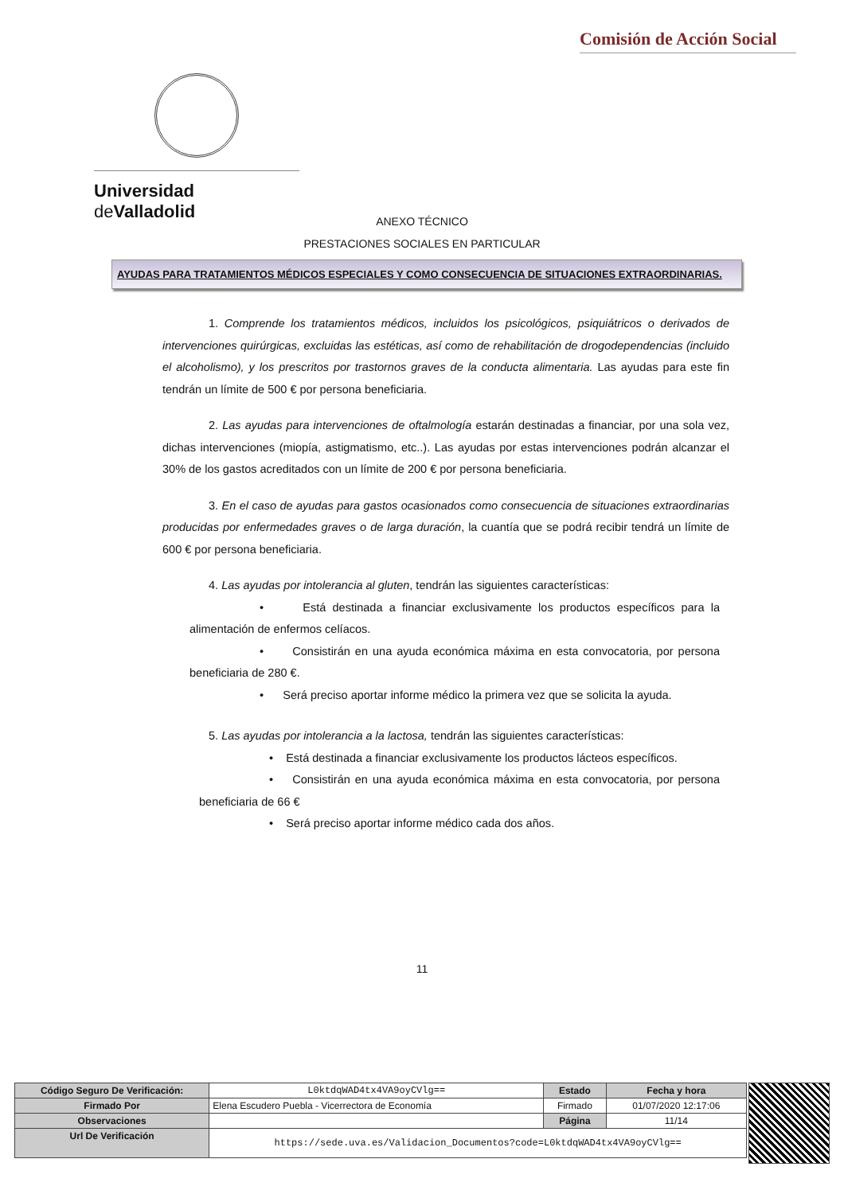Comisión de Acción Social
Universidad de Valladolid
ANEXO TÉCNICO
PRESTACIONES SOCIALES EN PARTICULAR
AYUDAS PARA TRATAMIENTOS MÉDICOS ESPECIALES Y COMO CONSECUENCIA DE SITUACIONES EXTRAORDINARIAS.
1. Comprende los tratamientos médicos, incluidos los psicológicos, psiquiátricos o derivados de intervenciones quirúrgicas, excluidas las estéticas, así como de rehabilitación de drogodependencias (incluido el alcoholismo), y los prescritos por trastornos graves de la conducta alimentaria. Las ayudas para este fin tendrán un límite de 500 € por persona beneficiaria.
2. Las ayudas para intervenciones de oftalmología estarán destinadas a financiar, por una sola vez, dichas intervenciones (miopía, astigmatismo, etc..). Las ayudas por estas intervenciones podrán alcanzar el 30% de los gastos acreditados con un límite de 200 € por persona beneficiaria.
3. En el caso de ayudas para gastos ocasionados como consecuencia de situaciones extraordinarias producidas por enfermedades graves o de larga duración, la cuantía que se podrá recibir tendrá un límite de 600 € por persona beneficiaria.
4. Las ayudas por intolerancia al gluten, tendrán las siguientes características:
• Está destinada a financiar exclusivamente los productos específicos para la alimentación de enfermos celíacos.
• Consistirán en una ayuda económica máxima en esta convocatoria, por persona beneficiaria de 280 €.
• Será preciso aportar informe médico la primera vez que se solicita la ayuda.
5. Las ayudas por intolerancia a la lactosa, tendrán las siguientes características:
• Está destinada a financiar exclusivamente los productos lácteos específicos.
• Consistirán en una ayuda económica máxima en esta convocatoria, por persona beneficiaria de 66 €
• Será preciso aportar informe médico cada dos años.
11
| Código Seguro De Verificación: | L0ktdqWAD4tx4VA9oyCVlg== | Estado | Fecha y hora |
| Firmado Por | Elena Escudero Puebla - Vicerrectora de Economía | Firmado | 01/07/2020 12:17:06 |
| Observaciones | | Página | 11/14 |
| Url De Verificación | https://sede.uva.es/Validacion_Documentos?code=L0ktdqWAD4tx4VA9oyCVlg== | | |